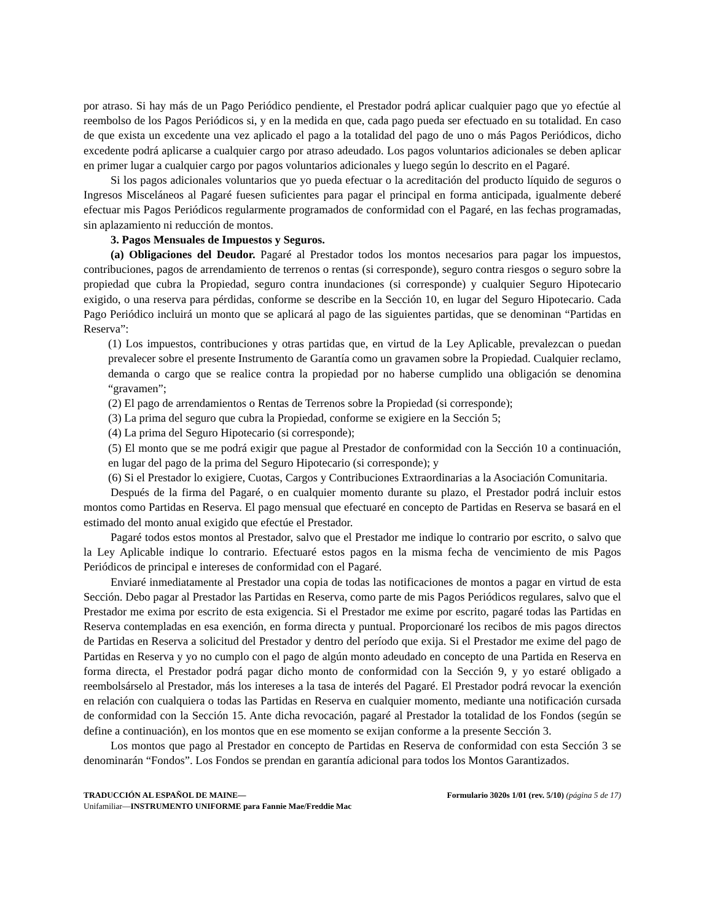por atraso. Si hay más de un Pago Periódico pendiente, el Prestador podrá aplicar cualquier pago que yo efectúe al reembolso de los Pagos Periódicos si, y en la medida en que, cada pago pueda ser efectuado en su totalidad. En caso de que exista un excedente una vez aplicado el pago a la totalidad del pago de uno o más Pagos Periódicos, dicho excedente podrá aplicarse a cualquier cargo por atraso adeudado. Los pagos voluntarios adicionales se deben aplicar en primer lugar a cualquier cargo por pagos voluntarios adicionales y luego según lo descrito en el Pagaré.
Si los pagos adicionales voluntarios que yo pueda efectuar o la acreditación del producto líquido de seguros o Ingresos Misceláneos al Pagaré fuesen suficientes para pagar el principal en forma anticipada, igualmente deberé efectuar mis Pagos Periódicos regularmente programados de conformidad con el Pagaré, en las fechas programadas, sin aplazamiento ni reducción de montos.
3. Pagos Mensuales de Impuestos y Seguros.
(a) Obligaciones del Deudor. Pagaré al Prestador todos los montos necesarios para pagar los impuestos, contribuciones, pagos de arrendamiento de terrenos o rentas (si corresponde), seguro contra riesgos o seguro sobre la propiedad que cubra la Propiedad, seguro contra inundaciones (si corresponde) y cualquier Seguro Hipotecario exigido, o una reserva para pérdidas, conforme se describe en la Sección 10, en lugar del Seguro Hipotecario. Cada Pago Periódico incluirá un monto que se aplicará al pago de las siguientes partidas, que se denominan “Partidas en Reserva”:
(1) Los impuestos, contribuciones y otras partidas que, en virtud de la Ley Aplicable, prevalezcan o puedan prevalecer sobre el presente Instrumento de Garantía como un gravamen sobre la Propiedad. Cualquier reclamo, demanda o cargo que se realice contra la propiedad por no haberse cumplido una obligación se denomina “gravamen”;
(2) El pago de arrendamientos o Rentas de Terrenos sobre la Propiedad (si corresponde);
(3) La prima del seguro que cubra la Propiedad, conforme se exigiere en la Sección 5;
(4) La prima del Seguro Hipotecario (si corresponde);
(5) El monto que se me podrá exigir que pague al Prestador de conformidad con la Sección 10 a continuación, en lugar del pago de la prima del Seguro Hipotecario (si corresponde); y
(6) Si el Prestador lo exigiere, Cuotas, Cargos y Contribuciones Extraordinarias a la Asociación Comunitaria.
Después de la firma del Pagaré, o en cualquier momento durante su plazo, el Prestador podrá incluir estos montos como Partidas en Reserva. El pago mensual que efectuaré en concepto de Partidas en Reserva se basará en el estimado del monto anual exigido que efectúe el Prestador.
Pagaré todos estos montos al Prestador, salvo que el Prestador me indique lo contrario por escrito, o salvo que la Ley Aplicable indique lo contrario. Efectuaré estos pagos en la misma fecha de vencimiento de mis Pagos Periódicos de principal e intereses de conformidad con el Pagaré.
Enviaré inmediatamente al Prestador una copia de todas las notificaciones de montos a pagar en virtud de esta Sección. Debo pagar al Prestador las Partidas en Reserva, como parte de mis Pagos Periódicos regulares, salvo que el Prestador me exima por escrito de esta exigencia. Si el Prestador me exime por escrito, pagaré todas las Partidas en Reserva contempladas en esa exención, en forma directa y puntual. Proporcionaré los recibos de mis pagos directos de Partidas en Reserva a solicitud del Prestador y dentro del período que exija. Si el Prestador me exime del pago de Partidas en Reserva y yo no cumplo con el pago de algún monto adeudado en concepto de una Partida en Reserva en forma directa, el Prestador podrá pagar dicho monto de conformidad con la Sección 9, y yo estaré obligado a reembolsárselo al Prestador, más los intereses a la tasa de interés del Pagaré. El Prestador podrá revocar la exención en relación con cualquiera o todas las Partidas en Reserva en cualquier momento, mediante una notificación cursada de conformidad con la Sección 15. Ante dicha revocación, pagaré al Prestador la totalidad de los Fondos (según se define a continuación), en los montos que en ese momento se exijan conforme a la presente Sección 3.
Los montos que pago al Prestador en concepto de Partidas en Reserva de conformidad con esta Sección 3 se denominarán “Fondos”. Los Fondos se prendan en garantía adicional para todos los Montos Garantizados.
TRADUCCIÓN AL ESPAÑOL DE MAINE—
Unifamiliar—INSTRUMENTO UNIFORME para Fannie Mae/Freddie Mac
Formulario 3020s 1/01 (rev. 5/10) (página 5 de 17)